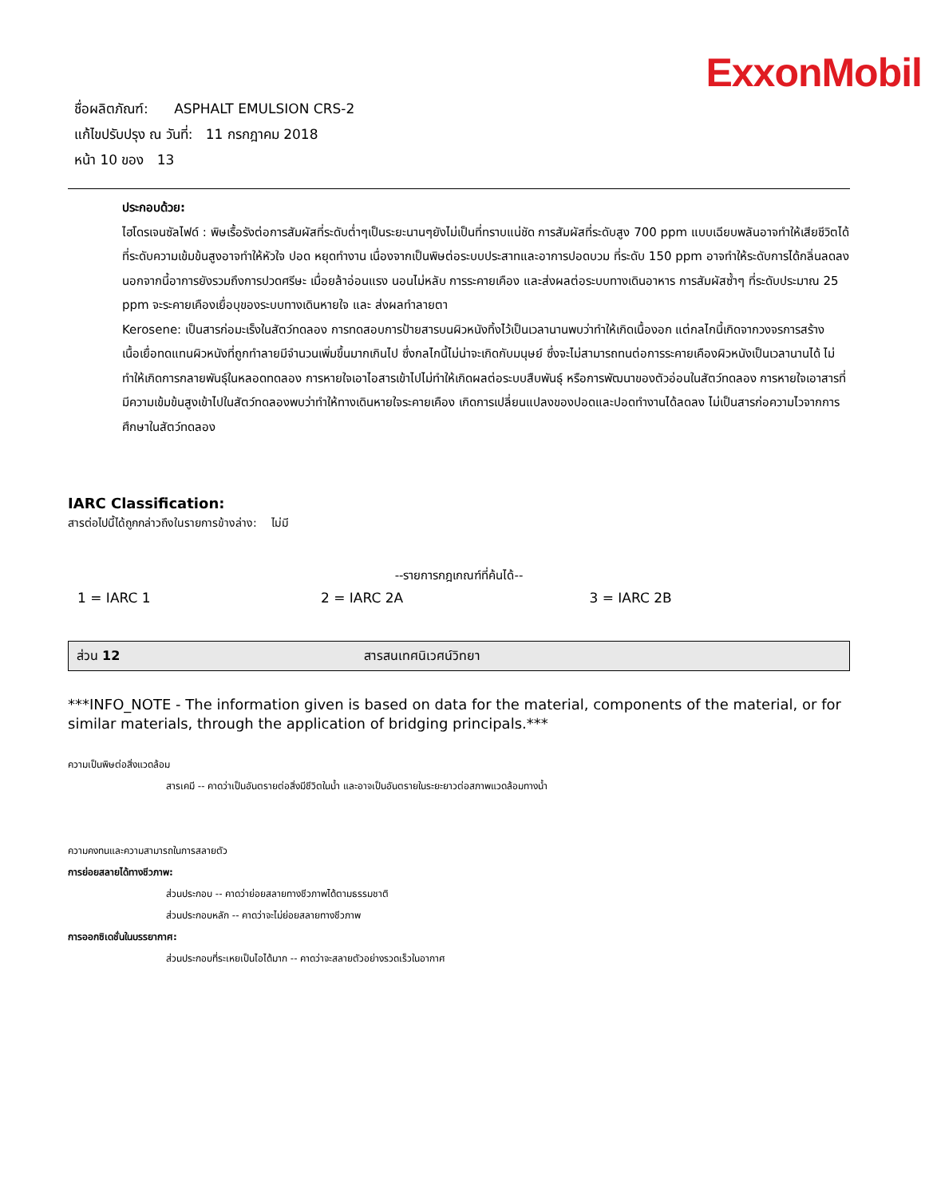ExxonMobil
ชื่อผลิตภัณฑ์: ASPHALT EMULSION CRS-2
แก้ไขปรับปรุง ณ วันที่: 11 กรกฎาคม 2018
หน้า 10 ของ 13
ประกอบด้วย:
ไฮโดรเจนซัลไฟด์ : พิษเรื้อรังต่อการสัมผัสที่ระดับต่ำๆเป็นระยะนานๆยังไม่เป็นที่ทราบแน่ชัด การสัมผัสที่ระดับสูง 700 ppm แบบเฉียบพลันอาจทำให้เสียชีวิตได้ ที่ระดับความเข้มข้นสูงอาจทำให้หัวใจ ปอด หยุดทำงาน เนื่องจากเป็นพิษต่อระบบประสาทและอาการปอดบวม ที่ระดับ 150 ppm อาจทำให้ระดับการได้กลิ่นลดลง นอกจากนี้อาการยังรวมถึงการปวดศรีษะ เมื่อยล้าอ่อนแรง นอนไม่หลับ การระคายเคือง และส่งผลต่อระบบทางเดินอาหาร การสัมผัสซ้ำๆ ที่ระดับประมาณ 25 ppm จะระคายเคืองเยื่อบุของระบบทางเดินหายใจ และ ส่งผลทำลายตา
Kerosene: เป็นสารก่อมะเร็งในสัตว์ทดลอง การทดสอบการป้ายสารบนผิวหนังทิ้งไว้เป็นเวลานานพบว่าทำให้เกิดเนื้องอก แต่กลไกนี้เกิดจากวงจรการสร้างเนื้อเยื่อทดแทนผิวหนังที่ถูกทำลายมีจำนวนเพิ่มขึ้นมากเกินไป ซึ่งกลไกนี้ไม่น่าจะเกิดกับมนุษย์ ซึ่งจะไม่สามารถทนต่อการระคายเคืองผิวหนังเป็นเวลานานได้ ไม่ทำให้เกิดการกลายพันธุ์ในหลอดทดลอง การหายใจเอาไอสารเข้าไปไม่ทำให้เกิดผลต่อระบบสืบพันธุ์ หรือการพัฒนาของตัวอ่อนในสัตว์ทดลอง การหายใจเอาสารที่มีความเข้มข้นสูงเข้าไปในสัตว์ทดลองพบว่าทำให้ทางเดินหายใจระคายเคือง เกิดการเปลี่ยนแปลงของปอดและปอดทำงานได้ลดลง ไม่เป็นสารก่อความไวจากการศึกษาในสัตว์ทดลอง
IARC Classification:
สารต่อไปนี้ได้ถูกกล่าวถึงในรายการข้างล่าง: ไม่มี
| --รายการกฎเกณฑ์ที่ค้นได้-- | | |
| 1 = IARC 1 | 2 = IARC 2A | 3 = IARC 2B |
ส่วน 12 สารสนเทศนิเวศน์วิทยา
***INFO_NOTE - The information given is based on data for the material, components of the material, or for similar materials, through the application of bridging principals.***
ความเป็นพิษต่อสิ่งแวดล้อม
สารเคมี -- คาดว่าเป็นอันตรายต่อสิ่งมีชีวิตในน้ำ และอาจเป็นอันตรายในระยะยาวต่อสภาพแวดล้อมทางน้ำ
ความคงทนและความสามารถในการสลายตัว
การย่อยสลายได้ทางชีวภาพ:
ส่วนประกอบ -- คาดว่าย่อยสลายทางชีวภาพได้ตามธรรมชาติ
ส่วนประกอบหลัก -- คาดว่าจะไม่ย่อยสลายทางชีวภาพ
การออกซิเดชั่นในบรรยากาศ:
ส่วนประกอบที่ระเหยเป็นไอได้มาก -- คาดว่าจะสลายตัวอย่างรวดเร็วในอากาศ